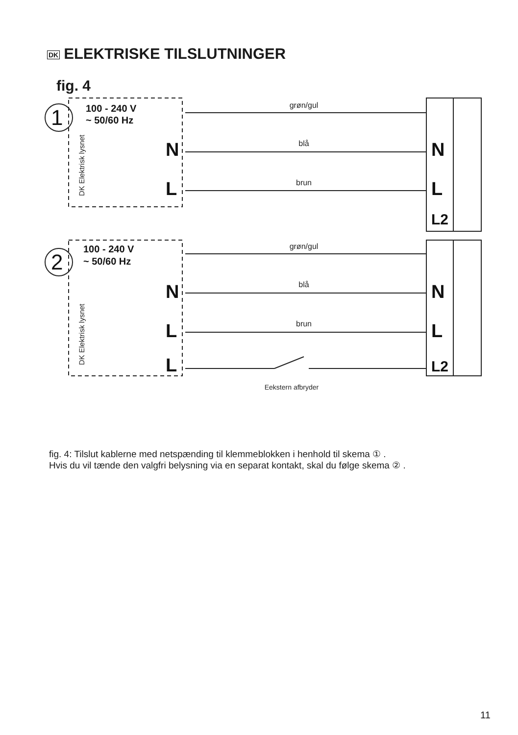DK ELEKTRISKE TILSLUTNINGER
fig. 4
grøn/gul
blå
brun
grøn/gul
blå
brun
Eekstern afbryder
N
L
N
L
L2
N
L
L
N
L
L2
1
2
100 - 240 V
~ 50/60 Hz
100 - 240 V
~ 50/60 Hz
DK Elektrisk lysnet
DK Elektrisk lysnet
fig. 4: Tilslut kablerne med netspænding til klemmeblokken i henhold til skema ① .
Hvis du vil tænde den valgfri belysning via en separat kontakt, skal du følge skema ② .
11